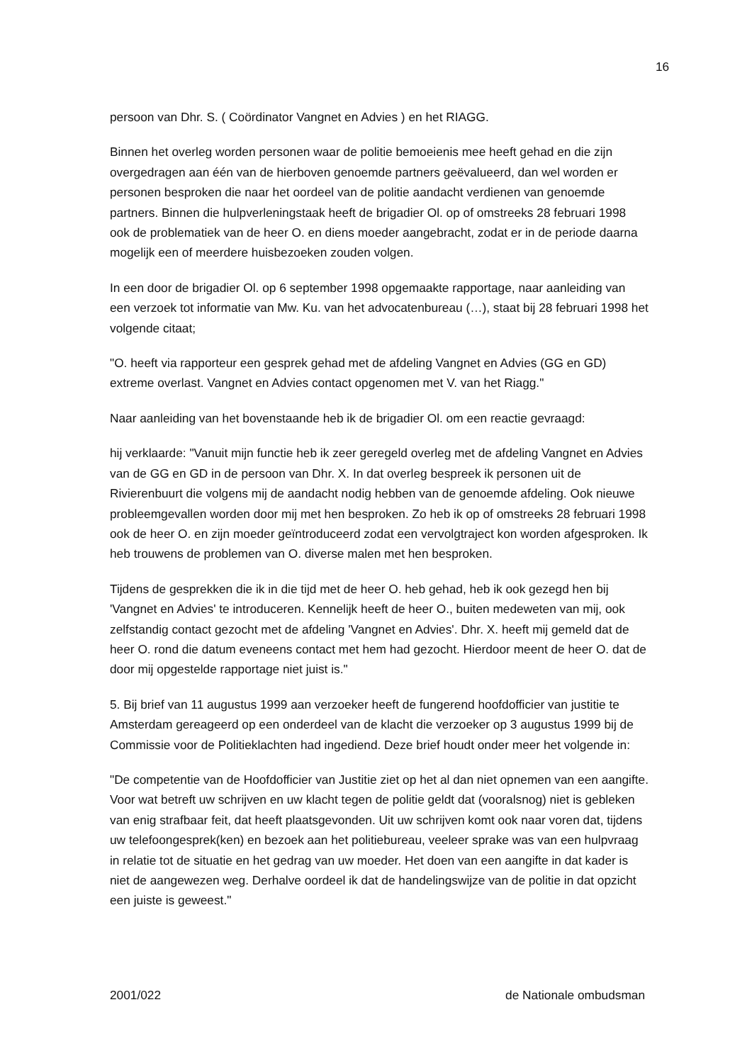16
persoon van Dhr. S. ( Coördinator Vangnet en Advies ) en het RIAGG.
Binnen het overleg worden personen waar de politie bemoeienis mee heeft gehad en die zijn overgedragen aan één van de hierboven genoemde partners geëvalueerd, dan wel worden er personen besproken die naar het oordeel van de politie aandacht verdienen van genoemde partners. Binnen die hulpverleningstaak heeft de brigadier Ol. op of omstreeks 28 februari 1998 ook de problematiek van de heer O. en diens moeder aangebracht, zodat er in de periode daarna mogelijk een of meerdere huisbezoeken zouden volgen.
In een door de brigadier Ol. op 6 september 1998 opgemaakte rapportage, naar aanleiding van een verzoek tot informatie van Mw. Ku. van het advocatenbureau (…), staat bij 28 februari 1998 het volgende citaat;
"O. heeft via rapporteur een gesprek gehad met de afdeling Vangnet en Advies (GG en GD) extreme overlast. Vangnet en Advies contact opgenomen met V. van het Riagg."
Naar aanleiding van het bovenstaande heb ik de brigadier Ol. om een reactie gevraagd:
hij verklaarde: "Vanuit mijn functie heb ik zeer geregeld overleg met de afdeling Vangnet en Advies van de GG en GD in de persoon van Dhr. X. In dat overleg bespreek ik personen uit de Rivierenbuurt die volgens mij de aandacht nodig hebben van de genoemde afdeling. Ook nieuwe probleemgevallen worden door mij met hen besproken. Zo heb ik op of omstreeks 28 februari 1998 ook de heer O. en zijn moeder geïntroduceerd zodat een vervolgtraject kon worden afgesproken. Ik heb trouwens de problemen van O. diverse malen met hen besproken.
Tijdens de gesprekken die ik in die tijd met de heer O. heb gehad, heb ik ook gezegd hen bij 'Vangnet en Advies' te introduceren. Kennelijk heeft de heer O., buiten medeweten van mij, ook zelfstandig contact gezocht met de afdeling 'Vangnet en Advies'. Dhr. X. heeft mij gemeld dat de heer O. rond die datum eveneens contact met hem had gezocht. Hierdoor meent de heer O. dat de door mij opgestelde rapportage niet juist is."
5. Bij brief van 11 augustus 1999 aan verzoeker heeft de fungerend hoofdofficier van justitie te Amsterdam gereageerd op een onderdeel van de klacht die verzoeker op 3 augustus 1999 bij de Commissie voor de Politieklachten had ingediend. Deze brief houdt onder meer het volgende in:
"De competentie van de Hoofdofficier van Justitie ziet op het al dan niet opnemen van een aangifte. Voor wat betreft uw schrijven en uw klacht tegen de politie geldt dat (vooralsnog) niet is gebleken van enig strafbaar feit, dat heeft plaatsgevonden. Uit uw schrijven komt ook naar voren dat, tijdens uw telefoongesprek(ken) en bezoek aan het politiebureau, veeleer sprake was van een hulpvraag in relatie tot de situatie en het gedrag van uw moeder. Het doen van een aangifte in dat kader is niet de aangewezen weg. Derhalve oordeel ik dat de handelingswijze van de politie in dat opzicht een juiste is geweest."
2001/022 de Nationale ombudsman